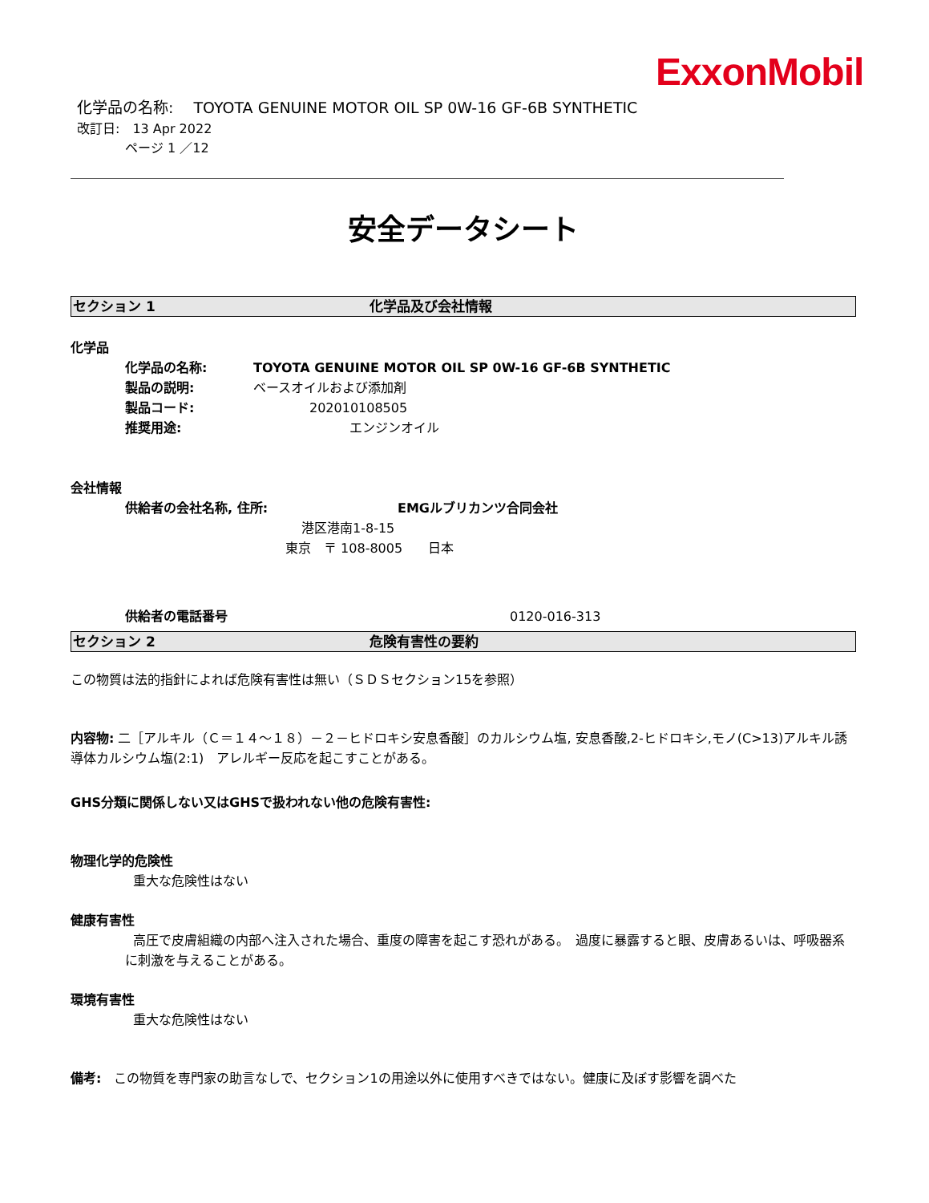ExxonMobil
化学品の名称:　 TOYOTA GENUINE MOTOR OIL SP 0W-16 GF-6B SYNTHETIC
改訂日:　13 Apr 2022
ページ 1 ／12
安全データシート
セクション 1 化学品及び会社情報
化学品
化学品の名称: TOYOTA GENUINE MOTOR OIL SP 0W-16 GF-6B SYNTHETIC
製品の説明: ベースオイルおよび添加剤
製品コード: 202010108505
推奨用途: エンジンオイル
会社情報
供給者の会社名称, 住所: EMGルブリカンツ合同会社
港区港南1-8-15
東京　〒 108-8005　　日本
供給者の電話番号 0120-016-313
セクション 2 危険有害性の要約
この物質は法的指針によれば危険有害性は無い（ＳＤＳセクション15を参照）
内容物: 二［アルキル（Ｃ＝１４～１８）－２－ヒドロキシ安息香酸］のカルシウム塩, 安息香酸,2-ヒドロキシ,モノ(C>13)アルキル誘導体カルシウム塩(2:1)　アレルギー反応を起こすことがある。
GHS分類に関係しない又はGHSで扱われない他の危険有害性:
物理化学的危険性
重大な危険性はない
健康有害性
高圧で皮膚組織の内部へ注入された場合、重度の障害を起こす恐れがある。　過度に暴露すると眼、皮膚あるいは、呼吸器系に刺激を与えることがある。
環境有害性
重大な危険性はない
備考:　この物質を専門家の助言なしで、セクション1の用途以外に使用すべきではない。健康に及ぼす影響を調べた